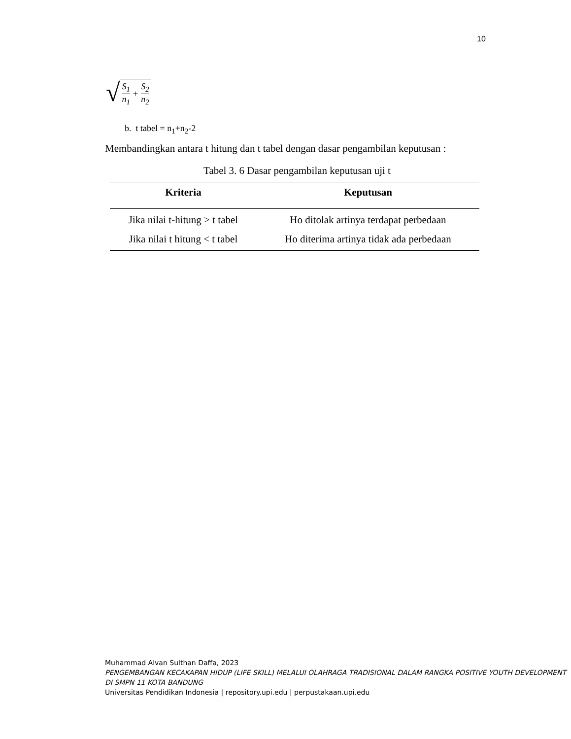10
√ S<sub>1</sub> n<sub>1</sub> + S<sub>2</sub> n<sub>2</sub>
b. t tabel = n<sub>1</sub>+n<sub>2</sub>-2
Membandingkan antara t hitung dan t tabel dengan dasar pengambilan keputusan :
Tabel 3. 6 Dasar pengambilan keputusan uji t
| Kriteria | Keputusan |
| --- | --- |
| Jika nilai t-hitung > t tabel | Ho ditolak artinya terdapat perbedaan |
| Jika nilai t hitung < t tabel | Ho diterima artinya tidak ada perbedaan |
Muhammad Alvan Sulthan Daffa, 2023
PENGEMBANGAN KECAKAPAN HIDUP (LIFE SKILL) MELALUI OLAHRAGA TRADISIONAL DALAM RANGKA POSITIVE YOUTH DEVELOPMENT DI SMPN 11 KOTA BANDUNG
Universitas Pendidikan Indonesia | repository.upi.edu | perpustakaan.upi.edu